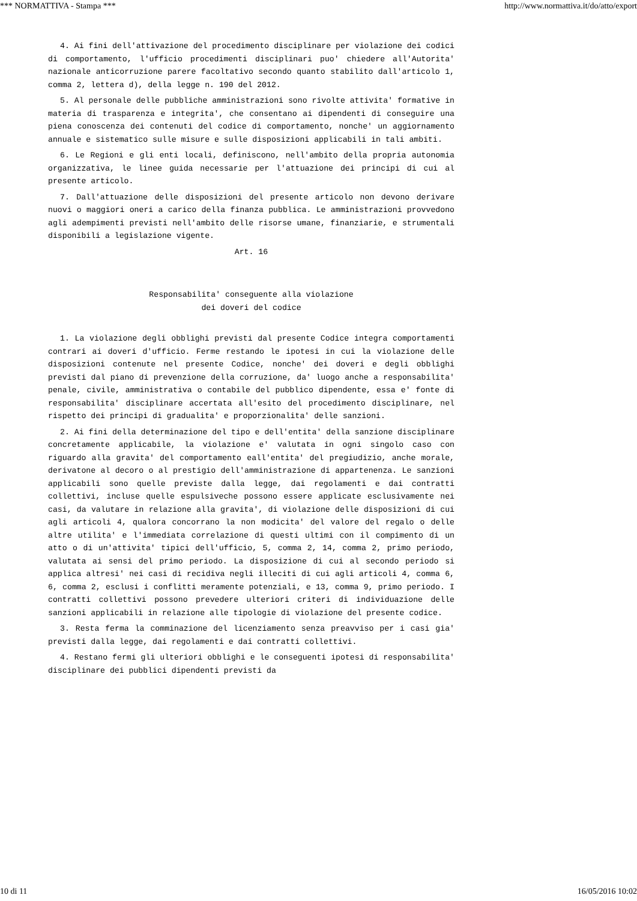*** NORMATTIVA - Stampa *** http://www.normattiva.it/do/atto/export
4. Ai fini dell'attivazione del procedimento disciplinare per violazione dei codici di comportamento, l'ufficio procedimenti disciplinari puo' chiedere all'Autorita' nazionale anticorruzione parere facoltativo secondo quanto stabilito dall'articolo 1, comma 2, lettera d), della legge n. 190 del 2012.
5. Al personale delle pubbliche amministrazioni sono rivolte attivita' formative in materia di trasparenza e integrita', che consentano ai dipendenti di conseguire una piena conoscenza dei contenuti del codice di comportamento, nonche' un aggiornamento annuale e sistematico sulle misure e sulle disposizioni applicabili in tali ambiti.
6. Le Regioni e gli enti locali, definiscono, nell'ambito della propria autonomia organizzativa, le linee guida necessarie per l'attuazione dei principi di cui al presente articolo.
7. Dall'attuazione delle disposizioni del presente articolo non devono derivare nuovi o maggiori oneri a carico della finanza pubblica. Le amministrazioni provvedono agli adempimenti previsti nell'ambito delle risorse umane, finanziarie, e strumentali disponibili a legislazione vigente.
Art. 16
Responsabilita' conseguente alla violazione
dei doveri del codice
1. La violazione degli obblighi previsti dal presente Codice integra comportamenti contrari ai doveri d'ufficio. Ferme restando le ipotesi in cui la violazione delle disposizioni contenute nel presente Codice, nonche' dei doveri e degli obblighi previsti dal piano di prevenzione della corruzione, da' luogo anche a responsabilita' penale, civile, amministrativa o contabile del pubblico dipendente, essa e' fonte di responsabilita' disciplinare accertata all'esito del procedimento disciplinare, nel rispetto dei principi di gradualita' e proporzionalita' delle sanzioni.
2. Ai fini della determinazione del tipo e dell'entita' della sanzione disciplinare concretamente applicabile, la violazione e' valutata in ogni singolo caso con riguardo alla gravita' del comportamento eall'entita' del pregiudizio, anche morale, derivatone al decoro o al prestigio dell'amministrazione di appartenenza. Le sanzioni applicabili sono quelle previste dalla legge, dai regolamenti e dai contratti collettivi, incluse quelle espulsiveche possono essere applicate esclusivamente nei casi, da valutare in relazione alla gravita', di violazione delle disposizioni di cui agli articoli 4, qualora concorrano la non modicita' del valore del regalo o delle altre utilita' e l'immediata correlazione di questi ultimi con il compimento di un atto o di un'attivita' tipici dell'ufficio, 5, comma 2, 14, comma 2, primo periodo, valutata ai sensi del primo periodo. La disposizione di cui al secondo periodo si applica altresi' nei casi di recidiva negli illeciti di cui agli articoli 4, comma 6, 6, comma 2, esclusi i conflitti meramente potenziali, e 13, comma 9, primo periodo. I contratti collettivi possono prevedere ulteriori criteri di individuazione delle sanzioni applicabili in relazione alle tipologie di violazione del presente codice.
3. Resta ferma la comminazione del licenziamento senza preavviso per i casi gia' previsti dalla legge, dai regolamenti e dai contratti collettivi.
4. Restano fermi gli ulteriori obblighi e le conseguenti ipotesi di responsabilita' disciplinare dei pubblici dipendenti previsti da
10 di 11 16/05/2016 10:02